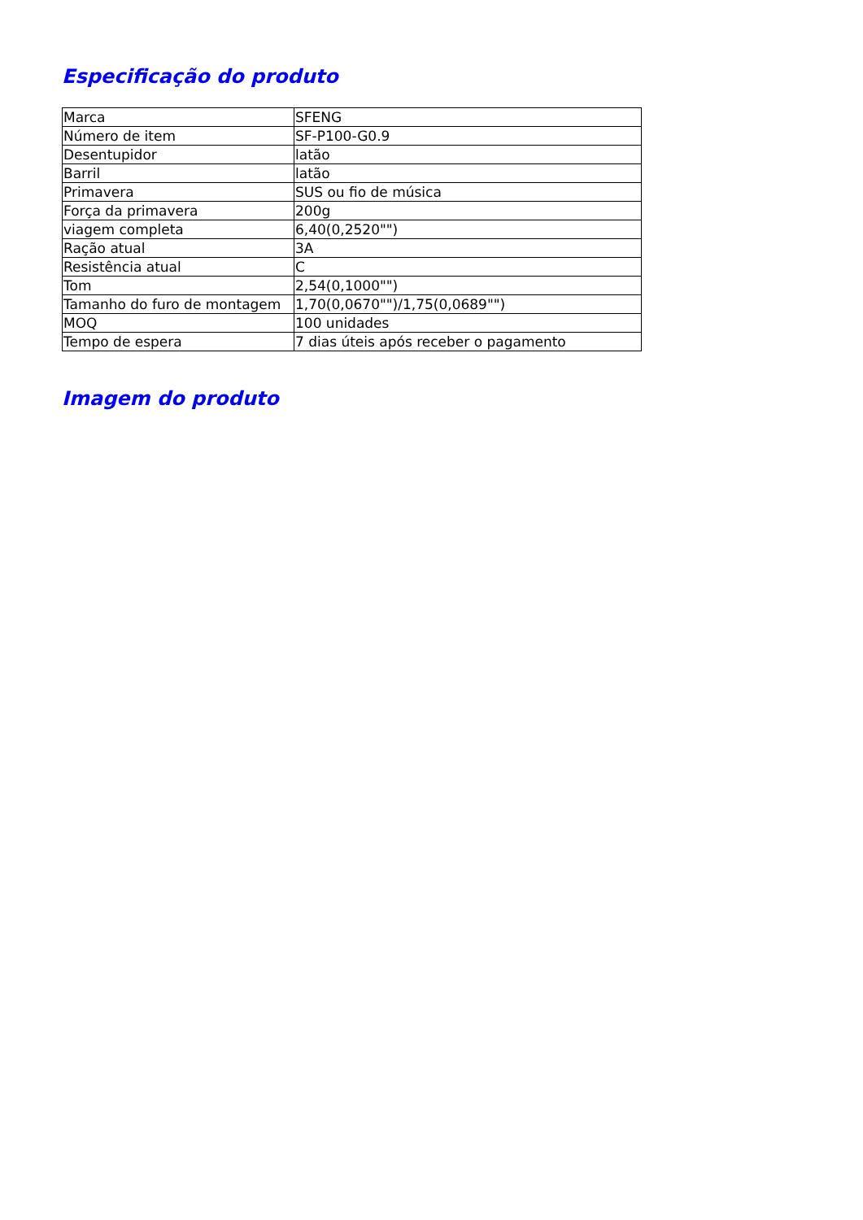Especificação do produto
| Marca | SFENG |
| Número de item | SF-P100-G0.9 |
| Desentupidor | latão |
| Barril | latão |
| Primavera | SUS ou fio de música |
| Força da primavera | 200g |
| viagem completa | 6,40(0,2520"") |
| Ração atual | 3A |
| Resistência atual | C |
| Tom | 2,54(0,1000"") |
| Tamanho do furo de montagem | 1,70(0,0670"")/1,75(0,0689"") |
| MOQ | 100 unidades |
| Tempo de espera | 7 dias úteis após receber o pagamento |
Imagem do produto